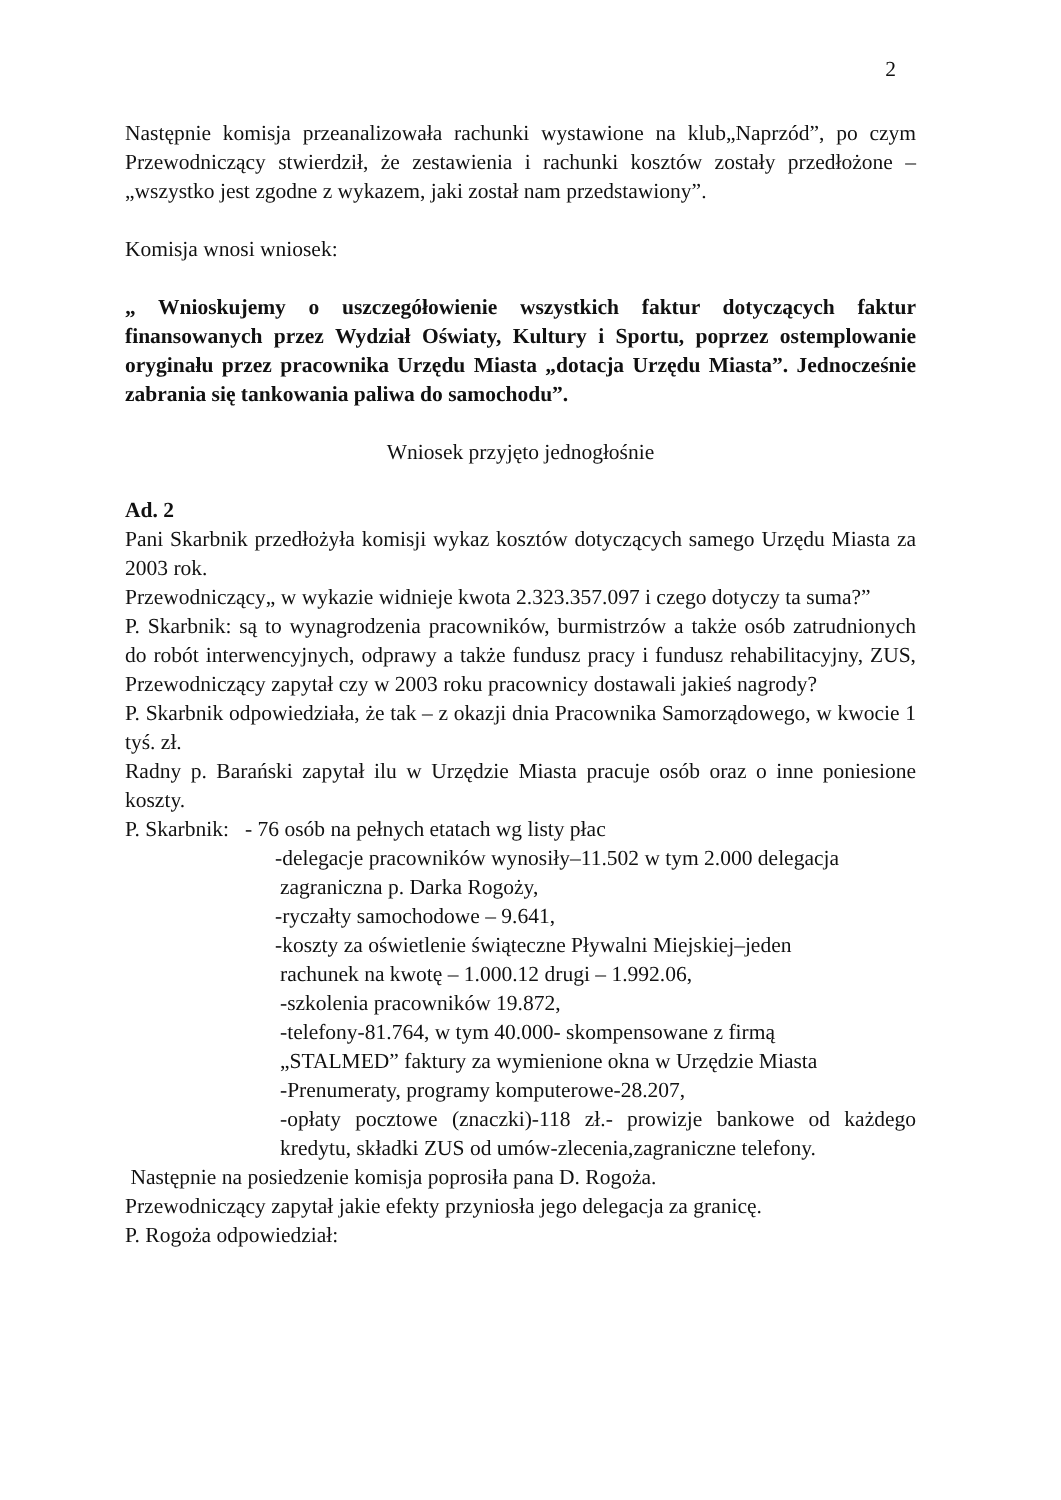2
Następnie komisja przeanalizowała rachunki wystawione na klub„Naprzód”, po czym Przewodniczący stwierdził, że zestawienia i rachunki kosztów zostały przedłożone – „wszystko jest zgodne z wykazem, jaki został nam przedstawiony”.
Komisja wnosi wniosek:
„ Wnioskujemy o uszczegółowienie wszystkich faktur dotyczących faktur finansowanych przez Wydział Oświaty, Kultury i Sportu, poprzez ostemplowanie oryginału przez pracownika Urzędu Miasta „dotacja Urzędu Miasta”. Jednocześnie zabrania się tankowania paliwa do samochodu”.
Wniosek przyjęto jednogłośnie
Ad. 2
Pani Skarbnik przedłożyła komisji wykaz kosztów dotyczących samego Urzędu Miasta za 2003 rok.
Przewodniczący„ w wykazie widnieje kwota 2.323.357.097 i czego dotyczy ta suma?”
P. Skarbnik: są to wynagrodzenia pracowników, burmistrzów a także osób zatrudnionych do robót interwencyjnych, odprawy a także fundusz pracy i fundusz rehabilitacyjny, ZUS, Przewodniczący zapytał czy w 2003 roku pracownicy dostawali jakieś nagrody?
P. Skarbnik odpowiedziała, że tak – z okazji dnia Pracownika Samorządowego, w kwocie 1 tyś. zł.
Radny p. Barański zapytał ilu w Urzędzie Miasta pracuje osób oraz o inne poniesione koszty.
P. Skarbnik: - 76 osób na pełnych etatach wg listy płac
-delegacje pracowników wynosiły–11.502 w tym 2.000 delegacja
zagraniczna p. Darka Rogoży,
-ryczałty samochodowe – 9.641,
-koszty za oświetlenie świąteczne Pływalni Miejskiej–jeden
rachunek na kwotę – 1.000.12 drugi – 1.992.06,
-szkolenia pracowników 19.872,
-telefony-81.764, w tym 40.000- skompensowane z firmą
„STALMED” faktury za wymienione okna w Urzędzie Miasta
-Prenumeraty, programy komputerowe-28.207,
-opłaty pocztowe (znaczki)-118 zł.- prowizje bankowe od każdego kredytu, składki ZUS od umów-zlecenia,zagraniczne telefony.
Następnie na posiedzenie komisja poprosiła pana D. Rogoża.
Przewodniczący zapytał jakie efekty przyniosła jego delegacja za granicę.
P. Rogoża odpowiedział: